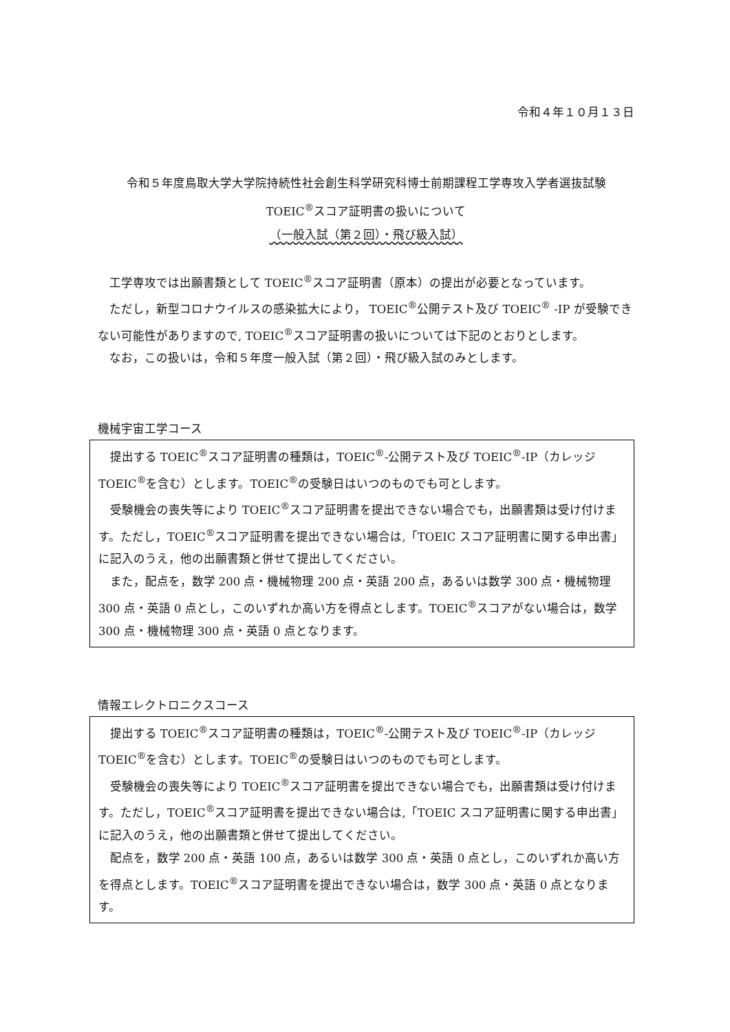令和４年１０月１３日
令和５年度鳥取大学大学院持続性社会創生科学研究科博士前期課程工学専攻入学者選抜試験
TOEIC<sup>®</sup>スコア証明書の扱いについて
（一般入試（第２回）・飛び級入試）
工学専攻では出願書類として TOEIC<sup>®</sup>スコア証明書（原本）の提出が必要となっています。
ただし，新型コロナウイルスの感染拡大により， TOEIC<sup>®</sup>公開テスト及び TOEIC<sup>®</sup> -IP が受験できない可能性がありますので, TOEIC<sup>®</sup>スコア証明書の扱いについては下記のとおりとします。
なお，この扱いは，令和５年度一般入試（第２回）・飛び級入試のみとします。
機械宇宙工学コース
提出する TOEIC<sup>®</sup>スコア証明書の種類は，TOEIC<sup>®</sup>-公開テスト及び TOEIC<sup>®</sup>-IP（カレッジ TOEIC<sup>®</sup>を含む）とします。TOEIC<sup>®</sup>の受験日はいつのものでも可とします。
受験機会の喪失等により TOEIC<sup>®</sup>スコア証明書を提出できない場合でも，出願書類は受け付けます。ただし，TOEIC<sup>®</sup>スコア証明書を提出できない場合は,「TOEIC スコア証明書に関する申出書」に記入のうえ，他の出願書類と併せて提出してください。
また，配点を，数学 200 点・機械物理 200 点・英語 200 点，あるいは数学 300 点・機械物理 300 点・英語 0 点とし，このいずれか高い方を得点とします。TOEIC<sup>®</sup>スコアがない場合は，数学 300 点・機械物理 300 点・英語 0 点となります。
情報エレクトロニクスコース
提出する TOEIC<sup>®</sup>スコア証明書の種類は，TOEIC<sup>®</sup>-公開テスト及び TOEIC<sup>®</sup>-IP（カレッジ TOEIC<sup>®</sup>を含む）とします。TOEIC<sup>®</sup>の受験日はいつのものでも可とします。
受験機会の喪失等により TOEIC<sup>®</sup>スコア証明書を提出できない場合でも，出願書類は受け付けます。ただし，TOEIC<sup>®</sup>スコア証明書を提出できない場合は,「TOEIC スコア証明書に関する申出書」に記入のうえ，他の出願書類と併せて提出してください。
配点を，数学 200 点・英語 100 点，あるいは数学 300 点・英語 0 点とし，このいずれか高い方を得点とします。TOEIC<sup>®</sup>スコア証明書を提出できない場合は，数学 300 点・英語 0 点となります。